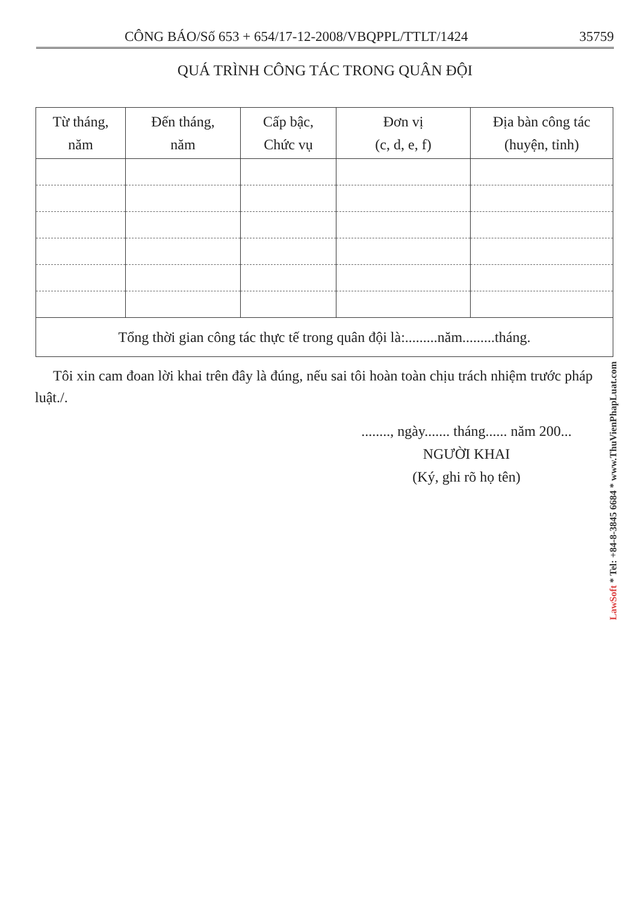CÔNG BÁO/Số 653 + 654/17-12-2008/VBQPPL/TTLT/1424 35759
QUÁ TRÌNH CÔNG TÁC TRONG QUÂN ĐỘI
| Từ tháng, năm | Đến tháng, năm | Cấp bậc, Chức vụ | Đơn vị (c, d, e, f) | Địa bàn công tác (huyện, tỉnh) |
| --- | --- | --- | --- | --- |
| Tổng thời gian công tác thực tế trong quân đội là:.........năm.........tháng. | | | | |
Tôi xin cam đoan lời khai trên đây là đúng, nếu sai tôi hoàn toàn chịu trách nhiệm trước pháp luật./.
........, ngày....... tháng...... năm 200...
NGƯỜI KHAI
(Ký, ghi rõ họ tên)
LawSoft * Tel: +84-8-3845 6684 * www.ThuVienPhapLuat.com